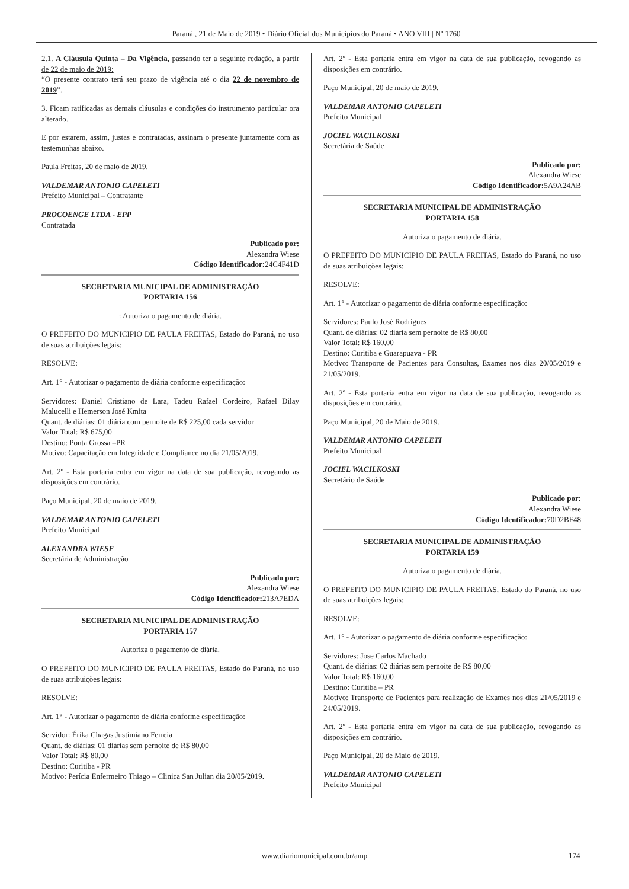Paraná , 21 de Maio de 2019 • Diário Oficial dos Municípios do Paraná • ANO VIII | Nº 1760
2.1. A Cláusula Quinta – Da Vigência, passando ter a seguinte redação, a partir de 22 de maio de 2019:
“O presente contrato terá seu prazo de vigência até o dia 22 de novembro de 2019”.
3. Ficam ratificadas as demais cláusulas e condições do instrumento particular ora alterado.
E por estarem, assim, justas e contratadas, assinam o presente juntamente com as testemunhas abaixo.
Paula Freitas, 20 de maio de 2019.
VALDEMAR ANTONIO CAPELETI
Prefeito Municipal – Contratante
PROCOENGE LTDA - EPP
Contratada
Publicado por:
Alexandra Wiese
Código Identificador: 24C4F41D
SECRETARIA MUNICIPAL DE ADMINISTRAÇÃO
PORTARIA 156
: Autoriza o pagamento de diária.
O PREFEITO DO MUNICIPIO DE PAULA FREITAS, Estado do Paraná, no uso de suas atribuições legais:
RESOLVE:
Art. 1° - Autorizar o pagamento de diária conforme especificação:
Servidores: Daniel Cristiano de Lara, Tadeu Rafael Cordeiro, Rafael Dilay Malucelli e Hemerson José Kmita
Quant. de diárias: 01 diária com pernoite de R$ 225,00 cada servidor
Valor Total: R$ 675,00
Destino: Ponta Grossa –PR
Motivo: Capacitação em Integridade e Compliance no dia 21/05/2019.
Art. 2º - Esta portaria entra em vigor na data de sua publicação, revogando as disposições em contrário.
Paço Municipal, 20 de maio de 2019.
VALDEMAR ANTONIO CAPELETI
Prefeito Municipal
ALEXANDRA WIESE
Secretária de Administração
Publicado por:
Alexandra Wiese
Código Identificador: 213A7EDA
SECRETARIA MUNICIPAL DE ADMINISTRAÇÃO
PORTARIA 157
Autoriza o pagamento de diária.
O PREFEITO DO MUNICIPIO DE PAULA FREITAS, Estado do Paraná, no uso de suas atribuições legais:
RESOLVE:
Art. 1° - Autorizar o pagamento de diária conforme especificação:
Servidor: Érika Chagas Justimiano Ferreia
Quant. de diárias: 01 diárias sem pernoite de R$ 80,00
Valor Total: R$ 80,00
Destino: Curitiba - PR
Motivo: Perícia Enfermeiro Thiago – Clinica San Julian dia 20/05/2019.
Art. 2º - Esta portaria entra em vigor na data de sua publicação, revogando as disposições em contrário.
Paço Municipal, 20 de maio de 2019.
VALDEMAR ANTONIO CAPELETI
Prefeito Municipal
JOCIEL WACILKOSKI
Secretária de Saúde
Publicado por:
Alexandra Wiese
Código Identificador: 5A9A24AB
SECRETARIA MUNICIPAL DE ADMINISTRAÇÃO
PORTARIA 158
Autoriza o pagamento de diária.
O PREFEITO DO MUNICIPIO DE PAULA FREITAS, Estado do Paraná, no uso de suas atribuições legais:
RESOLVE:
Art. 1° - Autorizar o pagamento de diária conforme especificação:
Servidores: Paulo José Rodrigues
Quant. de diárias: 02 diária sem pernoite de R$ 80,00
Valor Total: R$ 160,00
Destino: Curitiba e Guarapuava - PR
Motivo: Transporte de Pacientes para Consultas, Exames nos dias 20/05/2019 e 21/05/2019.
Art. 2º - Esta portaria entra em vigor na data de sua publicação, revogando as disposições em contrário.
Paço Municipal, 20 de Maio de 2019.
VALDEMAR ANTONIO CAPELETI
Prefeito Municipal
JOCIEL WACILKOSKI
Secretário de Saúde
Publicado por:
Alexandra Wiese
Código Identificador: 70D2BF48
SECRETARIA MUNICIPAL DE ADMINISTRAÇÃO
PORTARIA 159
Autoriza o pagamento de diária.
O PREFEITO DO MUNICIPIO DE PAULA FREITAS, Estado do Paraná, no uso de suas atribuições legais:
RESOLVE:
Art. 1° - Autorizar o pagamento de diária conforme especificação:
Servidores: Jose Carlos Machado
Quant. de diárias: 02 diárias sem pernoite de R$ 80,00
Valor Total: R$ 160,00
Destino: Curitiba – PR
Motivo: Transporte de Pacientes para realização de Exames nos dias 21/05/2019 e 24/05/2019.
Art. 2º - Esta portaria entra em vigor na data de sua publicação, revogando as disposições em contrário.
Paço Municipal, 20 de Maio de 2019.
VALDEMAR ANTONIO CAPELETI
Prefeito Municipal
www.diariomunicipal.com.br/amp 174